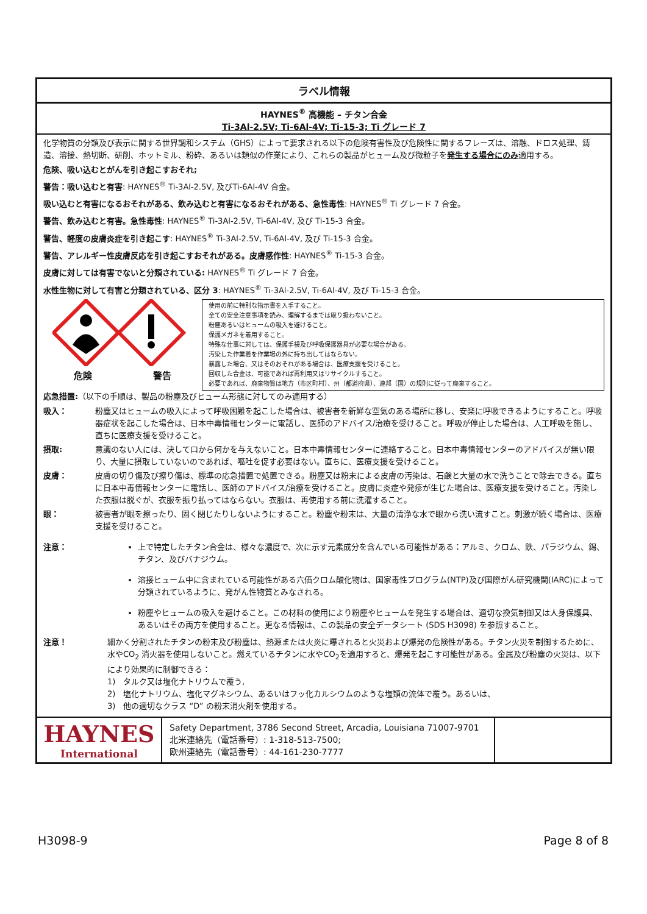ラベル情報
HAYNES<sup>®</sup> 高機能 – チタン合金
Ti-3Al-2.5V; Ti-6Al-4V; Ti-15-3; Ti グレード 7
化学物質の分類及び表示に関する世界調和システム（GHS）によって要求される以下の危険有害性及び危険性に関するフレーズは、溶融、ドロス処理、鋳造、溶接、熱切断、研削、ホットミル、粉砕、あるいは類似の作業により、これらの製品がヒューム及び微粒子を発生する場合にのみ適用する。
危険、吸い込むとがんを引き起こすおそれ;
警告：吸い込むと有害: HAYNES<sup>®</sup> Ti-3Al-2.5V, 及びTi-6Al-4V 合金。
吸い込むと有害になるおそれがある、飲み込むと有害になるおそれがある、急性毒性: HAYNES<sup>®</sup> Ti グレード 7 合金。
警告、飲み込むと有害。急性毒性: HAYNES<sup>®</sup> Ti-3Al-2.5V, Ti-6Al-4V, 及び Ti-15-3 合金。
警告、軽度の皮膚炎症を引き起こす: HAYNES<sup>®</sup> Ti-3Al-2.5V, Ti-6Al-4V, 及び Ti-15-3 合金。
警告、アレルギー性皮膚反応を引き起こすおそれがある。皮膚感作性: HAYNES<sup>®</sup> Ti-15-3 合金。
皮膚に対しては有害でないと分類されている: HAYNES<sup>®</sup> Ti グレード 7 合金。
水性生物に対して有害と分類されている、区分 3: HAYNES<sup>®</sup> Ti-3Al-2.5V, Ti-6Al-4V, 及び Ti-15-3 合金。
危険 警告
使用の前に特別な指示書を入手すること。
全ての安全注意事項を読み、理解するまでは取り扱わないこと。
粉塵あるいはヒュームの吸入を避けること。
保護メガネを着用すること。
特殊な仕事に対しては、保護手袋及び呼吸保護器具が必要な場合がある。
汚染した作業着を作業場の外に持ち出してはならない。
暴露した場合、又はそのおそれがある場合は、医療支援を受けること。
回収した合金は、可能であれば再利用又はリサイクルすること。
必要であれば、廃棄物質は地方（市区町村）、州（都道府県）、連邦（国）の規則に従って廃棄すること。
応急措置:（以下の手順は、製品の粉塵及びヒューム形態に対してのみ適用する）
吸入： 粉塵又はヒュームの吸入によって呼吸困難を起こした場合は、被害者を新鮮な空気のある場所に移し、安楽に呼吸できるようにすること。呼吸器症状を起こした場合は、日本中毒情報センターに電話し、医師のアドバイス/治療を受けること。呼吸が停止した場合は、人工呼吸を施し、直ちに医療支援を受けること。
摂取: 意識のない人には、決して口から何かを与えないこと。日本中毒情報センターに連絡すること。日本中毒情報センターのアドバイスが無い限り、大量に摂取していないのであれば、嘔吐を促す必要はない。直ちに、医療支援を受けること。
皮膚： 皮膚の切り傷及び擦り傷は、標準の応急措置で処置できる。粉塵又は粉末による皮膚の汚染は、石鹸と大量の水で洗うことで除去できる。直ちに日本中毒情報センターに電話し、医師のアドバイス/治療を受けること。皮膚に炎症や発疹が生じた場合は、医療支援を受けること。汚染した衣服は脱ぐが、衣服を振り払ってはならない。衣服は、再使用する前に洗濯すること。
眼： 被害者が眼を擦ったり、固く閉じたりしないようにすること。粉塵や粉末は、大量の清浄な水で眼から洗い流すこと。刺激が続く場合は、医療支援を受けること。
注意： 上で特定したチタン合金は、様々な濃度で、次に示す元素成分を含んでいる可能性がある：アルミ、クロム、鉄、パラジウム、錫、チタン、及びバナジウム。
溶接ヒューム中に含まれている可能性がある六価クロム酸化物は、国家毒性プログラム(NTP)及び国際がん研究機関(IARC)によって分類されているように、発がん性物質とみなされる。
粉塵やヒュームの吸入を避けること。この材料の使用により粉塵やヒュームを発生する場合は、適切な換気制御又は人身保護具、あるいはその両方を使用すること。更なる情報は、この製品の安全データシート (SDS H3098) を参照すること。
注意！ 細かく分割されたチタンの粉末及び粉塵は、熱源または火炎に曝されると火災および爆発の危険性がある。チタン火災を制御するために、水やCO<sub>2</sub> 消火器を使用しないこと。燃えているチタンに水やCO<sub>2</sub>を適用すると、爆発を起こす可能性がある。金属及び粉塵の火災は、以下により効果的に制御できる：
1)　タルク又は塩化ナトリウムで覆う,
2)　塩化ナトリウム、塩化マグネシウム、あるいはフッ化カルシウムのような塩類の流体で覆う。あるいは、
3)　他の適切なクラス “D” の粉末消火剤を使用する。
HAYNES
International
Safety Department, 3786 Second Street, Arcadia, Louisiana 71007-9701
北米連絡先（電話番号）: 1-318-513-7500;
欧州連絡先（電話番号）: 44-161-230-7777
H3098-9 Page 8 of 8